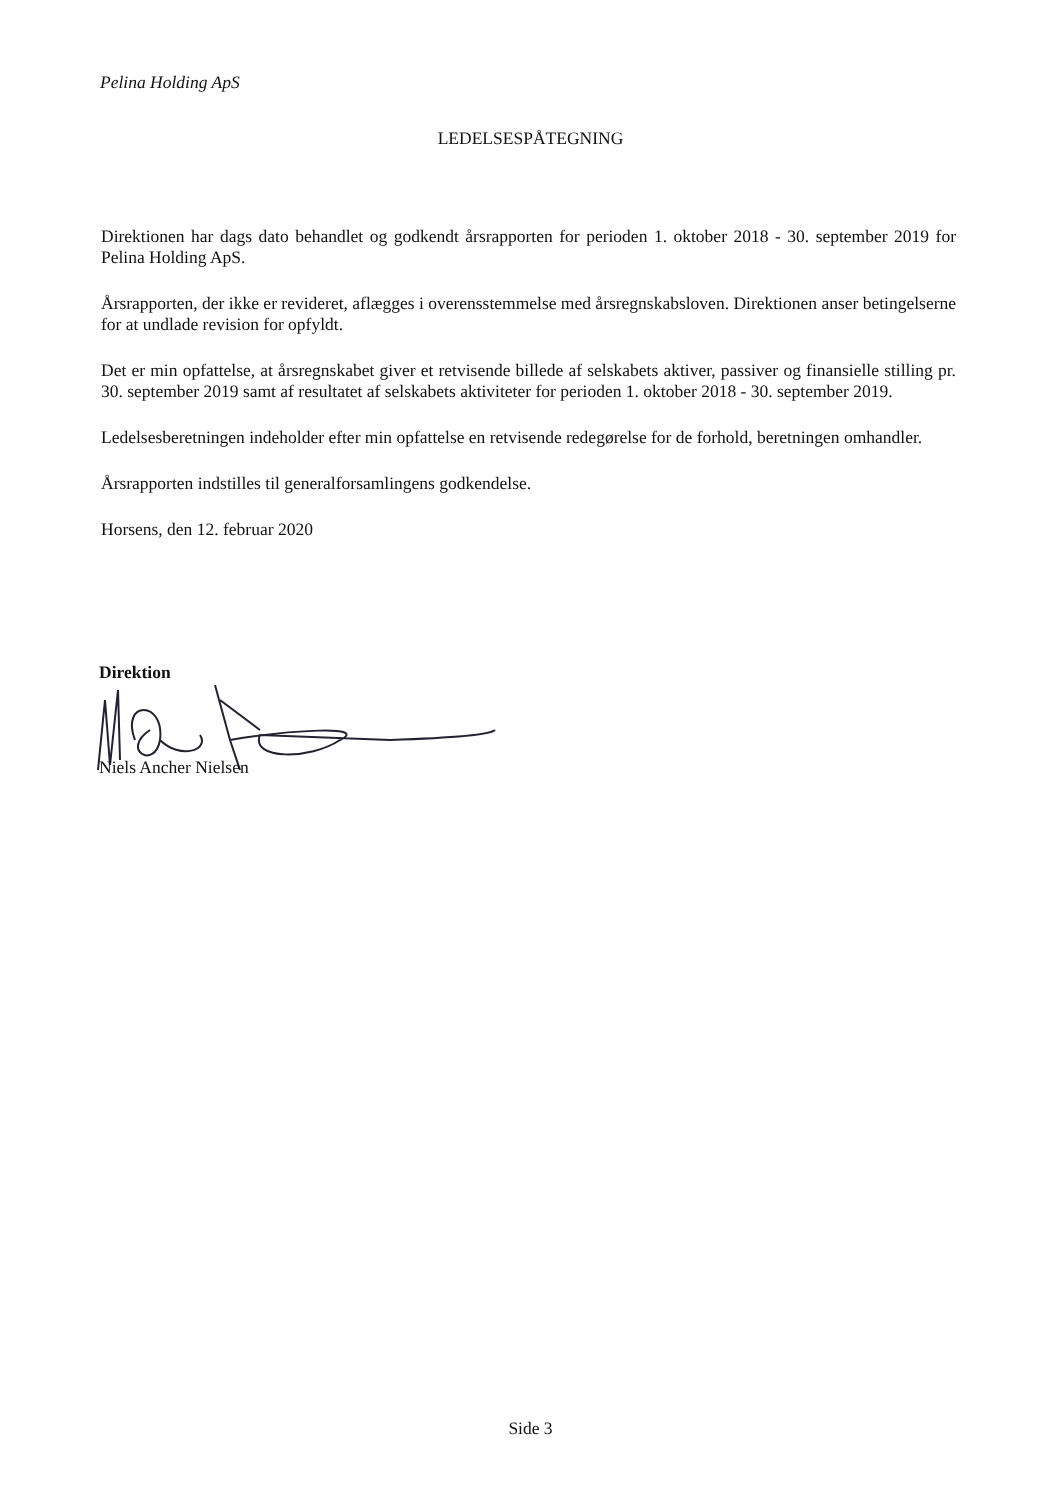Pelina Holding ApS
LEDELSESPÅTEGNING
Direktionen har dags dato behandlet og godkendt årsrapporten for perioden 1. oktober 2018 - 30. september 2019 for Pelina Holding ApS.
Årsrapporten, der ikke er revideret, aflægges i overensstemmelse med årsregnskabsloven. Direktionen anser betingelserne for at undlade revision for opfyldt.
Det er min opfattelse, at årsregnskabet giver et retvisende billede af selskabets aktiver, passiver og finansielle stilling pr. 30. september 2019 samt af resultatet af selskabets aktiviteter for perioden 1. oktober 2018 - 30. september 2019.
Ledelsesberetningen indeholder efter min opfattelse en retvisende redegørelse for de forhold, beretningen omhandler.
Årsrapporten indstilles til generalforsamlingens godkendelse.
Horsens, den 12. februar 2020
Direktion
Niels Ancher Nielsen
Side 3